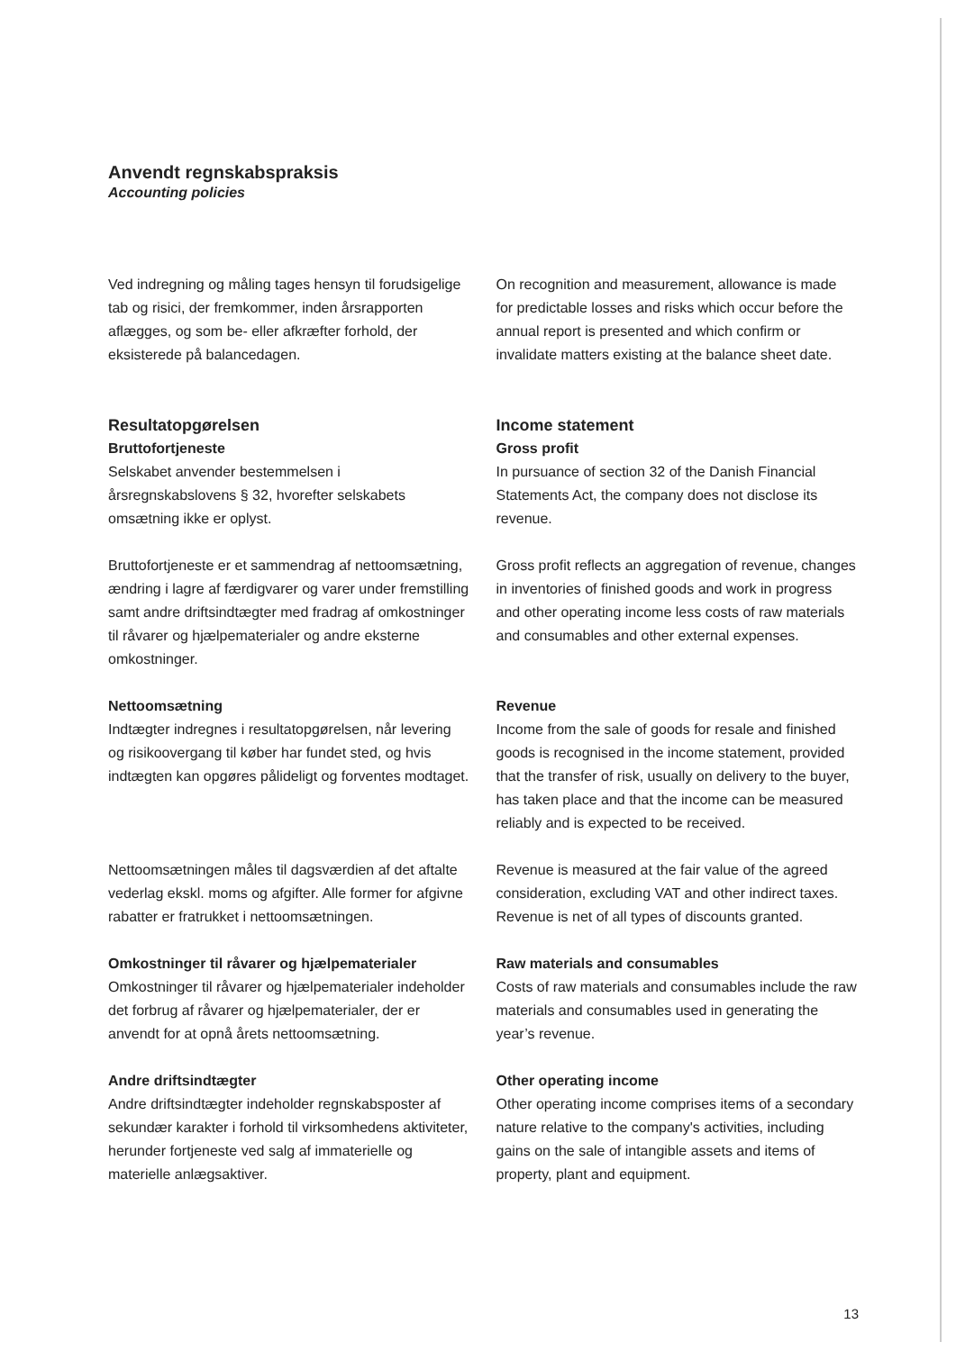Anvendt regnskabspraksis
Accounting policies
Ved indregning og måling tages hensyn til forudsigelige tab og risici, der fremkommer, inden årsrapporten aflægges, og som be- eller afkræfter forhold, der eksisterede på balancedagen.
On recognition and measurement, allowance is made for predictable losses and risks which occur before the annual report is presented and which confirm or invalidate matters existing at the balance sheet date.
Resultatopgørelsen
Bruttofortjeneste
Selskabet anvender bestemmelsen i årsregnskabslovens § 32, hvorefter selskabets omsætning ikke er oplyst.
Income statement
Gross profit
In pursuance of section 32 of the Danish Financial Statements Act, the company does not disclose its revenue.
Bruttofortjeneste er et sammendrag af nettoomsætning, ændring i lagre af færdigvarer og varer under fremstilling samt andre driftsindtægter med fradrag af omkostninger til råvarer og hjælpematerialer og andre eksterne omkostninger.
Gross profit reflects an aggregation of revenue, changes in inventories of finished goods and work in progress and other operating income less costs of raw materials and consumables and other external expenses.
Nettoomsætning
Indtægter indregnes i resultatopgørelsen, når levering og risikoovergang til køber har fundet sted, og hvis indtægten kan opgøres pålideligt og forventes modtaget.
Revenue
Income from the sale of goods for resale and finished goods is recognised in the income statement, provided that the transfer of risk, usually on delivery to the buyer, has taken place and that the income can be measured reliably and is expected to be received.
Nettoomsætningen måles til dagsværdien af det aftalte vederlag ekskl. moms og afgifter. Alle former for afgivne rabatter er fratrukket i nettoomsætningen.
Revenue is measured at the fair value of the agreed consideration, excluding VAT and other indirect taxes. Revenue is net of all types of discounts granted.
Omkostninger til råvarer og hjælpematerialer
Omkostninger til råvarer og hjælpematerialer indeholder det forbrug af råvarer og hjælpematerialer, der er anvendt for at opnå årets nettoomsætning.
Raw materials and consumables
Costs of raw materials and consumables include the raw materials and consumables used in generating the year’s revenue.
Andre driftsindtægter
Andre driftsindtægter indeholder regnskabsposter af sekundær karakter i forhold til virksomhedens aktiviteter, herunder fortjeneste ved salg af immaterielle og materielle anlægsaktiver.
Other operating income
Other operating income comprises items of a secondary nature relative to the company's activities, including gains on the sale of intangible assets and items of property, plant and equipment.
13